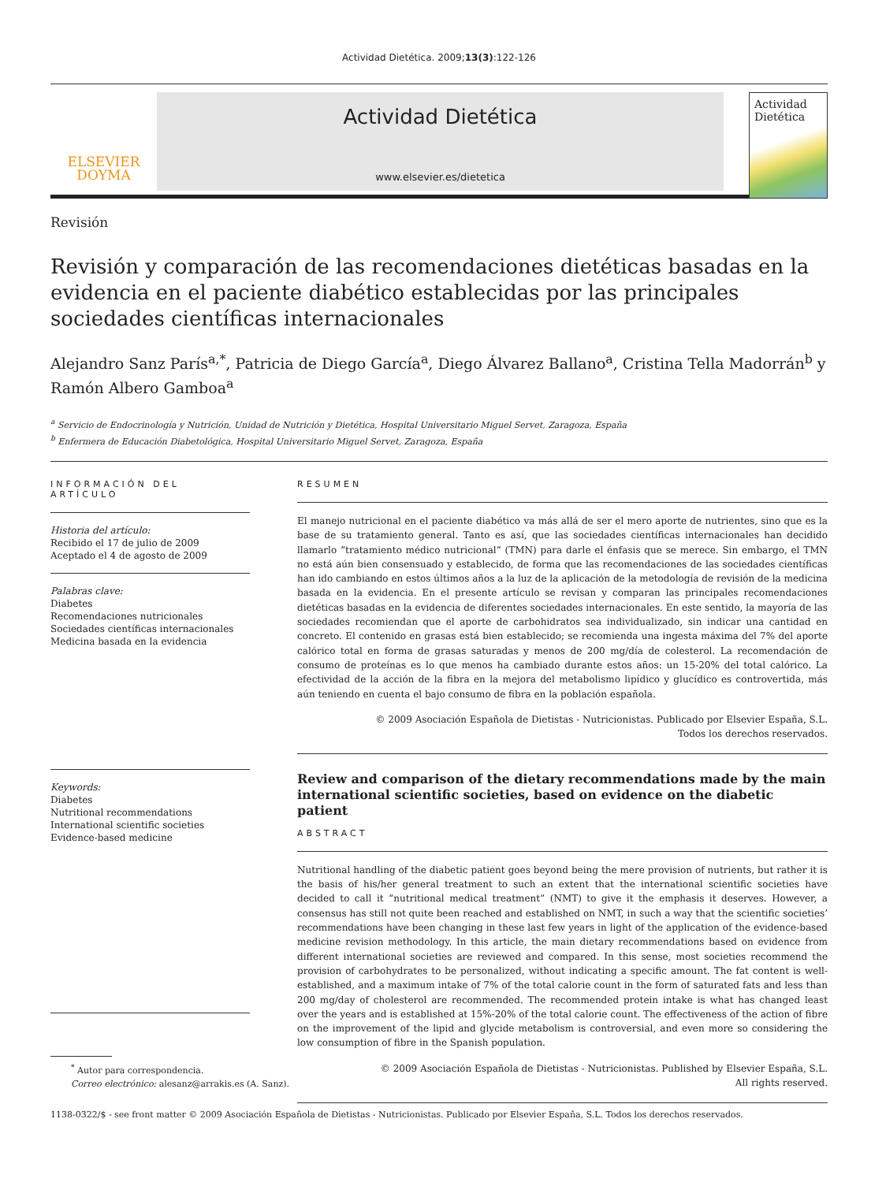Actividad Dietética. 2009;13(3):122-126
ELSEVIER
DOYMA
Actividad Dietética
www.elsevier.es/dietetica
Actividad
Dietética
Revisión
Revisión y comparación de las recomendaciones dietéticas basadas en la evidencia en el paciente diabético establecidas por las principales sociedades científicas internacionales
Alejandro Sanz París<sup>a,*</sup>, Patricia de Diego García<sup>a</sup>, Diego Álvarez Ballano<sup>a</sup>, Cristina Tella Madorrán<sup>b</sup> y Ramón Albero Gamboa<sup>a</sup>
<sup>a</sup> Servicio de Endocrinología y Nutrición, Unidad de Nutrición y Dietética, Hospital Universitario Miguel Servet, Zaragoza, España
<sup>b</sup> Enfermera de Educación Diabetológica, Hospital Universitario Miguel Servet, Zaragoza, España
INFORMACIÓN DEL ARTÍCULO
Historia del artículo:
Recibido el 17 de julio de 2009
Aceptado el 4 de agosto de 2009
Palabras clave:
Diabetes
Recomendaciones nutricionales
Sociedades científicas internacionales
Medicina basada en la evidencia
Keywords:
Diabetes
Nutritional recommendations
International scientific societies
Evidence-based medicine
RESUMEN
El manejo nutricional en el paciente diabético va más allá de ser el mero aporte de nutrientes, sino que es la base de su tratamiento general. Tanto es así, que las sociedades científicas internacionales han decidido llamarlo “tratamiento médico nutricional” (TMN) para darle el énfasis que se merece. Sin embargo, el TMN no está aún bien consensuado y establecido, de forma que las recomendaciones de las sociedades científicas han ido cambiando en estos últimos años a la luz de la aplicación de la metodología de revisión de la medicina basada en la evidencia. En el presente artículo se revisan y comparan las principales recomendaciones dietéticas basadas en la evidencia de diferentes sociedades internacionales. En este sentido, la mayoría de las sociedades recomiendan que el aporte de carbohidratos sea individualizado, sin indicar una cantidad en concreto. El contenido en grasas está bien establecido; se recomienda una ingesta máxima del 7% del aporte calórico total en forma de grasas saturadas y menos de 200 mg/día de colesterol. La recomendación de consumo de proteínas es lo que menos ha cambiado durante estos años: un 15-20% del total calórico. La efectividad de la acción de la fibra en la mejora del metabolismo lipídico y glucídico es controvertida, más aún teniendo en cuenta el bajo consumo de fibra en la población española.
© 2009 Asociación Española de Dietistas - Nutricionistas. Publicado por Elsevier España, S.L.
Todos los derechos reservados.
Review and comparison of the dietary recommendations made by the main international scientific societies, based on evidence on the diabetic patient
ABSTRACT
Nutritional handling of the diabetic patient goes beyond being the mere provision of nutrients, but rather it is the basis of his/her general treatment to such an extent that the international scientific societies have decided to call it “nutritional medical treatment” (NMT) to give it the emphasis it deserves. However, a consensus has still not quite been reached and established on NMT, in such a way that the scientific societies’ recommendations have been changing in these last few years in light of the application of the evidence-based medicine revision methodology. In this article, the main dietary recommendations based on evidence from different international societies are reviewed and compared. In this sense, most societies recommend the provision of carbohydrates to be personalized, without indicating a specific amount. The fat content is well-established, and a maximum intake of 7% of the total calorie count in the form of saturated fats and less than 200 mg/day of cholesterol are recommended. The recommended protein intake is what has changed least over the years and is established at 15%-20% of the total calorie count. The effectiveness of the action of fibre on the improvement of the lipid and glycide metabolism is controversial, and even more so considering the low consumption of fibre in the Spanish population.
© 2009 Asociación Española de Dietistas - Nutricionistas. Published by Elsevier España, S.L.
All rights reserved.
<sup>*</sup> Autor para correspondencia.
Correo electrónico: alesanz@arrakis.es (A. Sanz).
1138-0322/$ - see front matter © 2009 Asociación Española de Dietistas - Nutricionistas. Publicado por Elsevier España, S.L. Todos los derechos reservados.